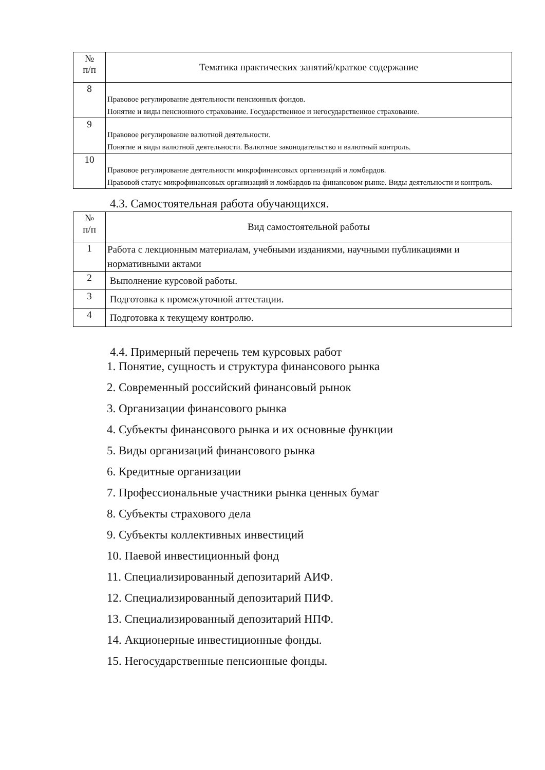| № п/п | Тематика практических занятий/краткое содержание |
| --- | --- |
| 8 | Правовое регулирование деятельности пенсионных фондов. Понятие и виды пенсионного страхование. Государственное и негосударственное страхование. |
| 9 | Правовое регулирование валютной деятельности. Понятие и виды валютной деятельности. Валютное законодательство и валютный контроль. |
| 10 | Правовое регулирование деятельности микрофинансовых организаций и ломбардов. Правовой статус микрофинансовых организаций и ломбардов на финансовом рынке. Виды деятельности и контроль. |
4.3. Самостоятельная работа обучающихся.
| № п/п | Вид самостоятельной работы |
| --- | --- |
| 1 | Работа с лекционным материалам, учебными изданиями, научными публикациями и нормативными актами |
| 2 | Выполнение курсовой работы. |
| 3 | Подготовка к промежуточной аттестации. |
| 4 | Подготовка к текущему контролю. |
4.4. Примерный перечень тем курсовых работ
1. Понятие, сущность и структура финансового рынка
2. Современный российский финансовый рынок
3. Организации финансового рынка
4. Субъекты финансового рынка и их основные функции
5. Виды организаций финансового рынка
6. Кредитные организации
7. Профессиональные участники рынка ценных бумаг
8. Субъекты страхового дела
9. Субъекты коллективных инвестиций
10. Паевой инвестиционный фонд
11. Специализированный депозитарий АИФ.
12. Специализированный депозитарий ПИФ.
13. Специализированный депозитарий НПФ.
14. Акционерные инвестиционные фонды.
15. Негосударственные пенсионные фонды.